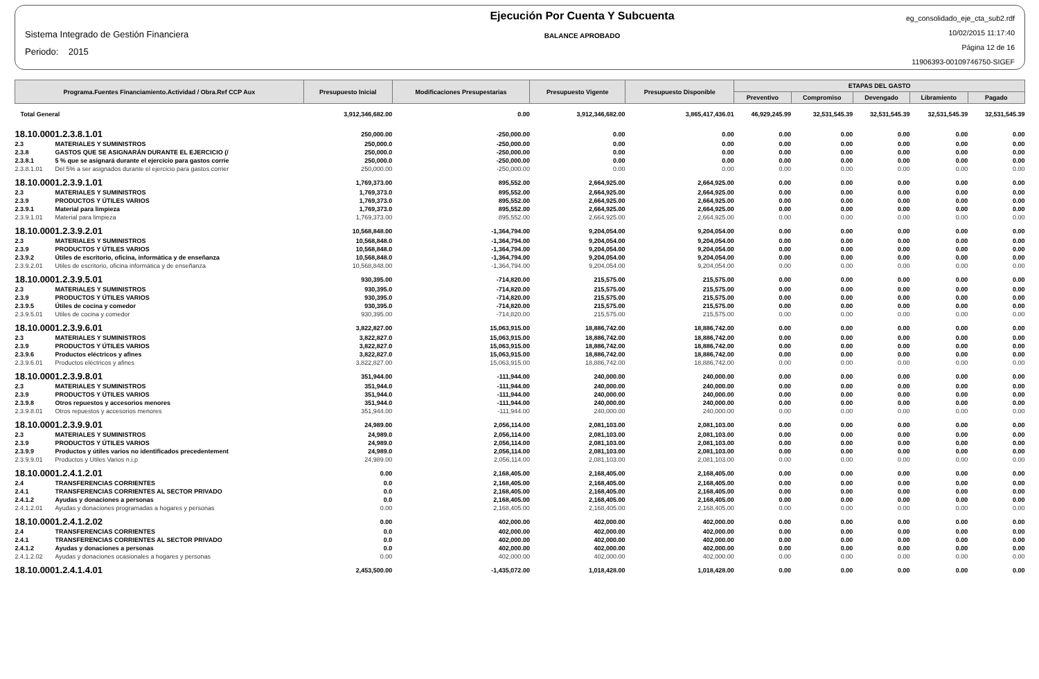Sistema Integrado de Gestión Financiera
Periodo: 2015
Ejecución Por Cuenta Y Subcuenta
BALANCE APROBADO
eg_consolidado_eje_cta_sub2.rdf
10/02/2015 11:17:40
Página 12 de 16
11906393-00109746750-SIGEF
| Programa.Fuentes Financiamiento.Actividad / Obra.Ref CCP Aux | | Presupuesto Inicial | Modificaciones Presupestarias | Presupuesto Vigente | Presupuesto Disponible | ETAPAS DEL GASTO | | | | |
| --- | --- | --- | --- | --- | --- | --- | --- | --- | --- | --- |
| | | | | | | Preventivo | Compromiso | Devengado | Libramiento | Pagado |
| Total General | | 3,912,346,682.00 | 0.00 | 3,912,346,682.00 | 3,865,417,436.01 | 46,929,245.99 | 32,531,545.39 | 32,531,545.39 | 32,531,545.39 | 32,531,545.39 |
| 18.10.0001.2.3.8.1.01 | | 250,000.00 | -250,000.00 | 0.00 | 0.00 | 0.00 | 0.00 | 0.00 | 0.00 | 0.00 |
| 2.3 | MATERIALES Y SUMINISTROS | 250,000.0 | -250,000.00 | 0.00 | 0.00 | 0.00 | 0.00 | 0.00 | 0.00 | 0.00 |
| 2.3.8 | GASTOS QUE SE ASIGNARÁN DURANTE EL EJERCICIO (/ | 250,000.0 | -250,000.00 | 0.00 | 0.00 | 0.00 | 0.00 | 0.00 | 0.00 | 0.00 |
| 2.3.8.1 | 5 % que se asignará durante el ejercicio para gastos corrie | 250,000.0 | -250,000.00 | 0.00 | 0.00 | 0.00 | 0.00 | 0.00 | 0.00 | 0.00 |
| 2.3.8.1.01 | Del 5% a ser asignados durante el ejercicio para gastos corrier | 250,000.00 | -250,000.00 | 0.00 | 0.00 | 0.00 | 0.00 | 0.00 | 0.00 | 0.00 |
| 18.10.0001.2.3.9.1.01 | | 1,769,373.00 | 895,552.00 | 2,664,925.00 | 2,664,925.00 | 0.00 | 0.00 | 0.00 | 0.00 | 0.00 |
| 2.3 | MATERIALES Y SUMINISTROS | 1,769,373.0 | 895,552.00 | 2,664,925.00 | 2,664,925.00 | 0.00 | 0.00 | 0.00 | 0.00 | 0.00 |
| 2.3.9 | PRODUCTOS Y ÚTILES VARIOS | 1,769,373.0 | 895,552.00 | 2,664,925.00 | 2,664,925.00 | 0.00 | 0.00 | 0.00 | 0.00 | 0.00 |
| 2.3.9.1 | Material para limpieza | 1,769,373.0 | 895,552.00 | 2,664,925.00 | 2,664,925.00 | 0.00 | 0.00 | 0.00 | 0.00 | 0.00 |
| 2.3.9.1.01 | Material para limpieza | 1,769,373.00 | 895,552.00 | 2,664,925.00 | 2,664,925.00 | 0.00 | 0.00 | 0.00 | 0.00 | 0.00 |
| 18.10.0001.2.3.9.2.01 | | 10,568,848.00 | -1,364,794.00 | 9,204,054.00 | 9,204,054.00 | 0.00 | 0.00 | 0.00 | 0.00 | 0.00 |
| 2.3 | MATERIALES Y SUMINISTROS | 10,568,848.0 | -1,364,794.00 | 9,204,054.00 | 9,204,054.00 | 0.00 | 0.00 | 0.00 | 0.00 | 0.00 |
| 2.3.9 | PRODUCTOS Y ÚTILES VARIOS | 10,568,848.0 | -1,364,794.00 | 9,204,054.00 | 9,204,054.00 | 0.00 | 0.00 | 0.00 | 0.00 | 0.00 |
| 2.3.9.2 | Útiles de escritorio, oficina, informática y de enseñanza | 10,568,848.0 | -1,364,794.00 | 9,204,054.00 | 9,204,054.00 | 0.00 | 0.00 | 0.00 | 0.00 | 0.00 |
| 2.3.9.2.01 | Utiles de escritorio, oficina informática y de enseñanza | 10,568,848.00 | -1,364,794.00 | 9,204,054.00 | 9,204,054.00 | 0.00 | 0.00 | 0.00 | 0.00 | 0.00 |
| 18.10.0001.2.3.9.5.01 | | 930,395.00 | -714,820.00 | 215,575.00 | 215,575.00 | 0.00 | 0.00 | 0.00 | 0.00 | 0.00 |
| 2.3 | MATERIALES Y SUMINISTROS | 930,395.0 | -714,820.00 | 215,575.00 | 215,575.00 | 0.00 | 0.00 | 0.00 | 0.00 | 0.00 |
| 2.3.9 | PRODUCTOS Y ÚTILES VARIOS | 930,395.0 | -714,820.00 | 215,575.00 | 215,575.00 | 0.00 | 0.00 | 0.00 | 0.00 | 0.00 |
| 2.3.9.5 | Útiles de cocina y comedor | 930,395.0 | -714,820.00 | 215,575.00 | 215,575.00 | 0.00 | 0.00 | 0.00 | 0.00 | 0.00 |
| 2.3.9.5.01 | Utiles de cocina y comedor | 930,395.00 | -714,820.00 | 215,575.00 | 215,575.00 | 0.00 | 0.00 | 0.00 | 0.00 | 0.00 |
| 18.10.0001.2.3.9.6.01 | | 3,822,827.00 | 15,063,915.00 | 18,886,742.00 | 18,886,742.00 | 0.00 | 0.00 | 0.00 | 0.00 | 0.00 |
| 2.3 | MATERIALES Y SUMINISTROS | 3,822,827.0 | 15,063,915.00 | 18,886,742.00 | 18,886,742.00 | 0.00 | 0.00 | 0.00 | 0.00 | 0.00 |
| 2.3.9 | PRODUCTOS Y ÚTILES VARIOS | 3,822,827.0 | 15,063,915.00 | 18,886,742.00 | 18,886,742.00 | 0.00 | 0.00 | 0.00 | 0.00 | 0.00 |
| 2.3.9.6 | Productos eléctricos y afines | 3,822,827.0 | 15,063,915.00 | 18,886,742.00 | 18,886,742.00 | 0.00 | 0.00 | 0.00 | 0.00 | 0.00 |
| 2.3.9.6.01 | Productos eléctricos y afines | 3,822,827.00 | 15,063,915.00 | 18,886,742.00 | 18,886,742.00 | 0.00 | 0.00 | 0.00 | 0.00 | 0.00 |
| 18.10.0001.2.3.9.8.01 | | 351,944.00 | -111,944.00 | 240,000.00 | 240,000.00 | 0.00 | 0.00 | 0.00 | 0.00 | 0.00 |
| 2.3 | MATERIALES Y SUMINISTROS | 351,944.0 | -111,944.00 | 240,000.00 | 240,000.00 | 0.00 | 0.00 | 0.00 | 0.00 | 0.00 |
| 2.3.9 | PRODUCTOS Y ÚTILES VARIOS | 351,944.0 | -111,944.00 | 240,000.00 | 240,000.00 | 0.00 | 0.00 | 0.00 | 0.00 | 0.00 |
| 2.3.9.8 | Otros repuestos y accesorios menores | 351,944.0 | -111,944.00 | 240,000.00 | 240,000.00 | 0.00 | 0.00 | 0.00 | 0.00 | 0.00 |
| 2.3.9.8.01 | Otros repuestos y accesorios menores | 351,944.00 | -111,944.00 | 240,000.00 | 240,000.00 | 0.00 | 0.00 | 0.00 | 0.00 | 0.00 |
| 18.10.0001.2.3.9.9.01 | | 24,989.00 | 2,056,114.00 | 2,081,103.00 | 2,081,103.00 | 0.00 | 0.00 | 0.00 | 0.00 | 0.00 |
| 2.3 | MATERIALES Y SUMINISTROS | 24,989.0 | 2,056,114.00 | 2,081,103.00 | 2,081,103.00 | 0.00 | 0.00 | 0.00 | 0.00 | 0.00 |
| 2.3.9 | PRODUCTOS Y ÚTILES VARIOS | 24,989.0 | 2,056,114.00 | 2,081,103.00 | 2,081,103.00 | 0.00 | 0.00 | 0.00 | 0.00 | 0.00 |
| 2.3.9.9 | Productos y útiles varios no identificados precedentement | 24,989.0 | 2,056,114.00 | 2,081,103.00 | 2,081,103.00 | 0.00 | 0.00 | 0.00 | 0.00 | 0.00 |
| 2.3.9.9.01 | Productos y Utiles Varios n.i.p | 24,989.00 | 2,056,114.00 | 2,081,103.00 | 2,081,103.00 | 0.00 | 0.00 | 0.00 | 0.00 | 0.00 |
| 18.10.0001.2.4.1.2.01 | | 0.00 | 2,168,405.00 | 2,168,405.00 | 2,168,405.00 | 0.00 | 0.00 | 0.00 | 0.00 | 0.00 |
| 2.4 | TRANSFERENCIAS CORRIENTES | 0.0 | 2,168,405.00 | 2,168,405.00 | 2,168,405.00 | 0.00 | 0.00 | 0.00 | 0.00 | 0.00 |
| 2.4.1 | TRANSFERENCIAS CORRIENTES AL SECTOR PRIVADO | 0.0 | 2,168,405.00 | 2,168,405.00 | 2,168,405.00 | 0.00 | 0.00 | 0.00 | 0.00 | 0.00 |
| 2.4.1.2 | Ayudas y donaciones a personas | 0.0 | 2,168,405.00 | 2,168,405.00 | 2,168,405.00 | 0.00 | 0.00 | 0.00 | 0.00 | 0.00 |
| 2.4.1.2.01 | Ayudas y donaciones programadas a hogares y personas | 0.00 | 2,168,405.00 | 2,168,405.00 | 2,168,405.00 | 0.00 | 0.00 | 0.00 | 0.00 | 0.00 |
| 18.10.0001.2.4.1.2.02 | | 0.00 | 402,000.00 | 402,000.00 | 402,000.00 | 0.00 | 0.00 | 0.00 | 0.00 | 0.00 |
| 2.4 | TRANSFERENCIAS CORRIENTES | 0.0 | 402,000.00 | 402,000.00 | 402,000.00 | 0.00 | 0.00 | 0.00 | 0.00 | 0.00 |
| 2.4.1 | TRANSFERENCIAS CORRIENTES AL SECTOR PRIVADO | 0.0 | 402,000.00 | 402,000.00 | 402,000.00 | 0.00 | 0.00 | 0.00 | 0.00 | 0.00 |
| 2.4.1.2 | Ayudas y donaciones a personas | 0.0 | 402,000.00 | 402,000.00 | 402,000.00 | 0.00 | 0.00 | 0.00 | 0.00 | 0.00 |
| 2.4.1.2.02 | Ayudas y donaciones ocasionales a hogares y personas | 0.00 | 402,000.00 | 402,000.00 | 402,000.00 | 0.00 | 0.00 | 0.00 | 0.00 | 0.00 |
| 18.10.0001.2.4.1.4.01 | | 2,453,500.00 | -1,435,072.00 | 1,018,428.00 | 1,018,428.00 | 0.00 | 0.00 | 0.00 | 0.00 | 0.00 |